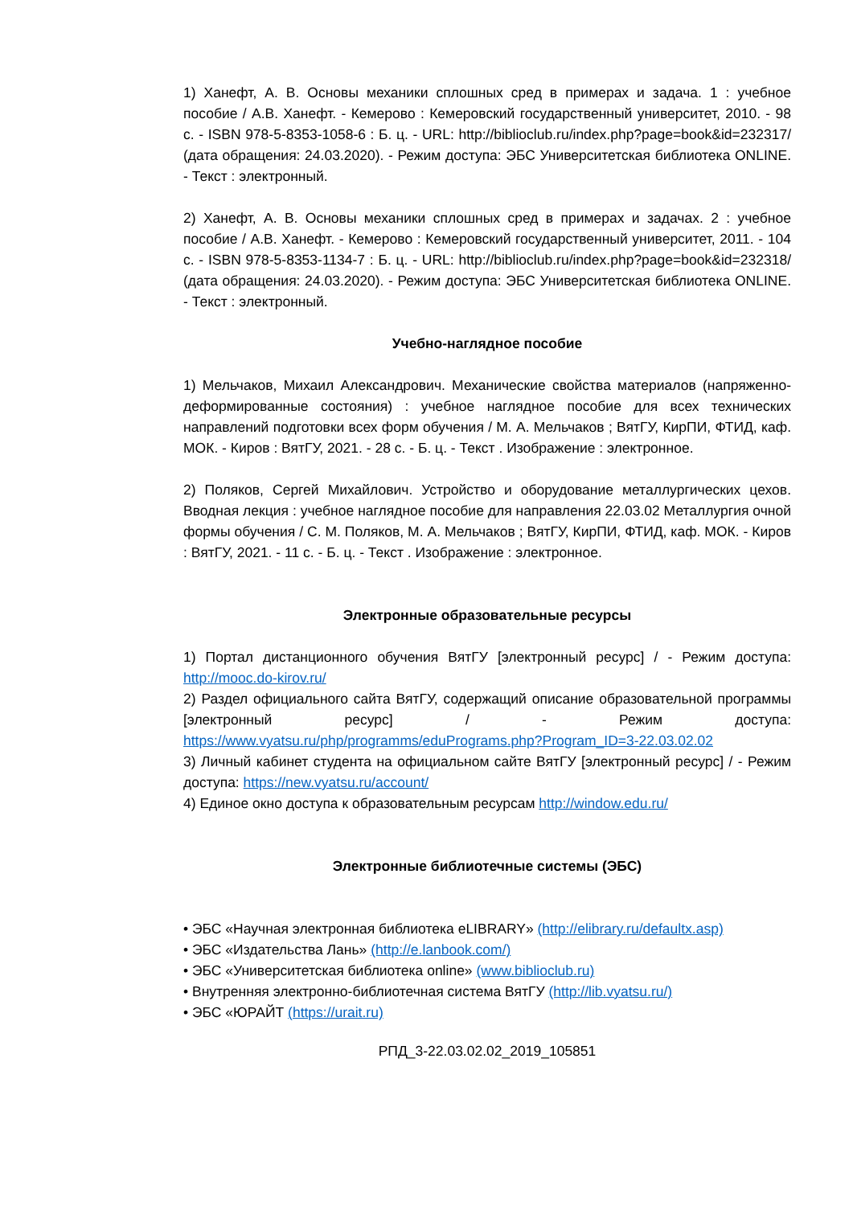1) Ханефт, А. В. Основы механики сплошных сред в примерах и задача. 1 : учебное пособие / А.В. Ханефт. - Кемерово : Кемеровский государственный университет, 2010. - 98 с. - ISBN 978-5-8353-1058-6 : Б. ц. - URL: http://biblioclub.ru/index.php?page=book&id=232317/ (дата обращения: 24.03.2020). - Режим доступа: ЭБС Университетская библиотека ONLINE. - Текст : электронный.
2) Ханефт, А. В. Основы механики сплошных сред в примерах и задачах. 2 : учебное пособие / А.В. Ханефт. - Кемерово : Кемеровский государственный университет, 2011. - 104 с. - ISBN 978-5-8353-1134-7 : Б. ц. - URL: http://biblioclub.ru/index.php?page=book&id=232318/ (дата обращения: 24.03.2020). - Режим доступа: ЭБС Университетская библиотека ONLINE. - Текст : электронный.
Учебно-наглядное пособие
1) Мельчаков, Михаил Александрович. Механические свойства материалов (напряженно-деформированные состояния) : учебное наглядное пособие для всех технических направлений подготовки всех форм обучения / М. А. Мельчаков ; ВятГУ, КирПИ, ФТИД, каф. МОК. - Киров : ВятГУ, 2021. - 28 с. - Б. ц. - Текст . Изображение : электронное.
2) Поляков, Сергей Михайлович. Устройство и оборудование металлургических цехов. Вводная лекция : учебное наглядное пособие для направления 22.03.02 Металлургия очной формы обучения / С. М. Поляков, М. А. Мельчаков ; ВятГУ, КирПИ, ФТИД, каф. МОК. - Киров : ВятГУ, 2021. - 11 с. - Б. ц. - Текст . Изображение : электронное.
Электронные образовательные ресурсы
1) Портал дистанционного обучения ВятГУ [электронный ресурс] / - Режим доступа: http://mooc.do-kirov.ru/
2) Раздел официального сайта ВятГУ, содержащий описание образовательной программы [электронный ресурс] / - Режим доступа: https://www.vyatsu.ru/php/programms/eduPrograms.php?Program_ID=3-22.03.02.02
3) Личный кабинет студента на официальном сайте ВятГУ [электронный ресурс] / - Режим доступа: https://new.vyatsu.ru/account/
4) Единое окно доступа к образовательным ресурсам http://window.edu.ru/
Электронные библиотечные системы (ЭБС)
• ЭБС «Научная электронная библиотека eLIBRARY» (http://elibrary.ru/defaultx.asp)
• ЭБС «Издательства Лань» (http://e.lanbook.com/)
• ЭБС «Университетская библиотека online» (www.biblioclub.ru)
• Внутренняя электронно-библиотечная система ВятГУ (http://lib.vyatsu.ru/)
• ЭБС «ЮРАЙТ (https://urait.ru)
РПД_3-22.03.02.02_2019_105851